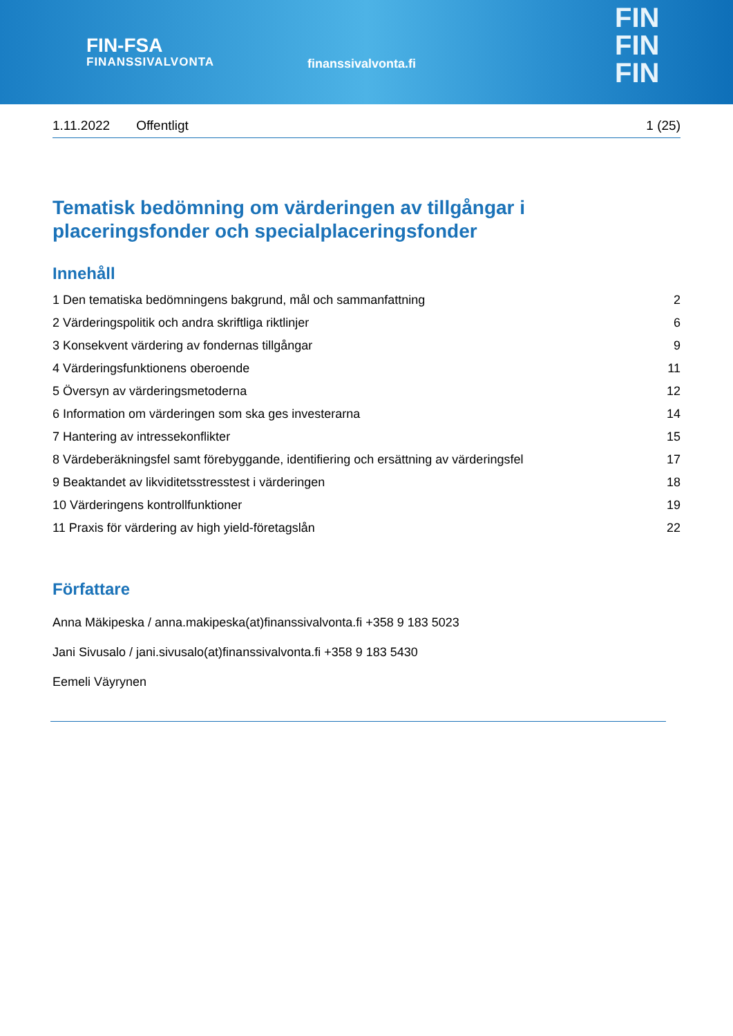FIN-FSA
FINANSSIVALVONTA
finanssivalvonta.fi
FIN
FIN
FIN
1.11.2022 Offentligt 1 (25)
Tematisk bedömning om värderingen av tillgångar i placeringsfonder och specialplaceringsfonder
Innehåll
1 Den tematiska bedömningens bakgrund, mål och sammanfattning 2
2 Värderingspolitik och andra skriftliga riktlinjer 6
3 Konsekvent värdering av fondernas tillgångar 9
4 Värderingsfunktionens oberoende 11
5 Översyn av värderingsmetoderna 12
6 Information om värderingen som ska ges investerarna 14
7 Hantering av intressekonflikter 15
8 Värdeberäkningsfel samt förebyggande, identifiering och ersättning av värderingsfel 17
9 Beaktandet av likviditetsstresstest i värderingen 18
10 Värderingens kontrollfunktioner 19
11 Praxis för värdering av high yield-företagslån 22
Författare
Anna Mäkipeska / anna.makipeska(at)finanssivalvonta.fi +358 9 183 5023
Jani Sivusalo / jani.sivusalo(at)finanssivalvonta.fi +358 9 183 5430
Eemeli Väyrynen